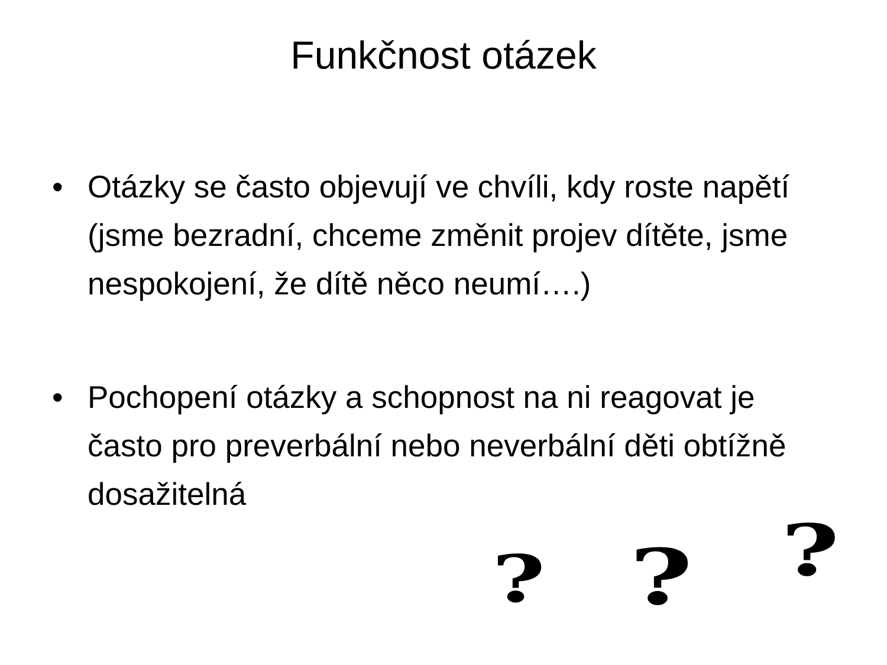Funkčnost otázek
• Otázky se často objevují ve chvíli, kdy roste napětí (jsme bezradní, chceme změnit projev dítěte, jsme nespokojení, že dítě něco neumí….)
• Pochopení otázky a schopnost na ni reagovat je často pro preverbální nebo neverbální děti obtížně dosažitelná
? ? ?